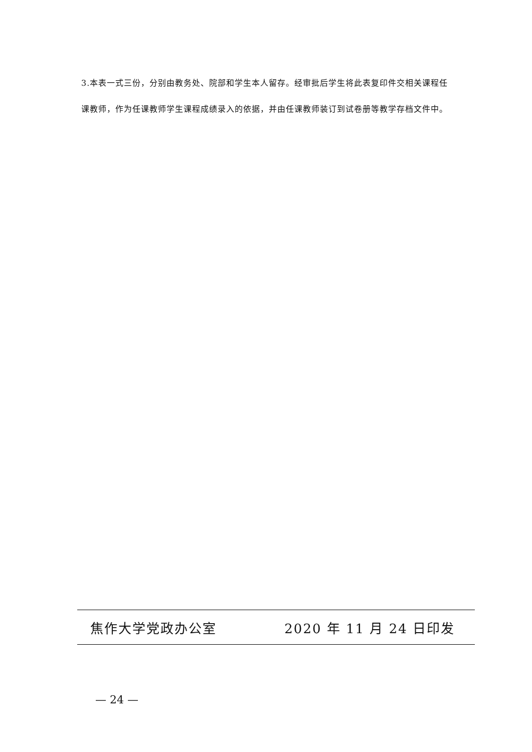3.本表一式三份，分别由教务处、院部和学生本人留存。经审批后学生将此表复印件交相关课程任课教师，作为任课教师学生课程成绩录入的依据，并由任课教师装订到试卷册等教学存档文件中。
焦作大学党政办公室 2020 年 11 月 24 日印发
— 24 —